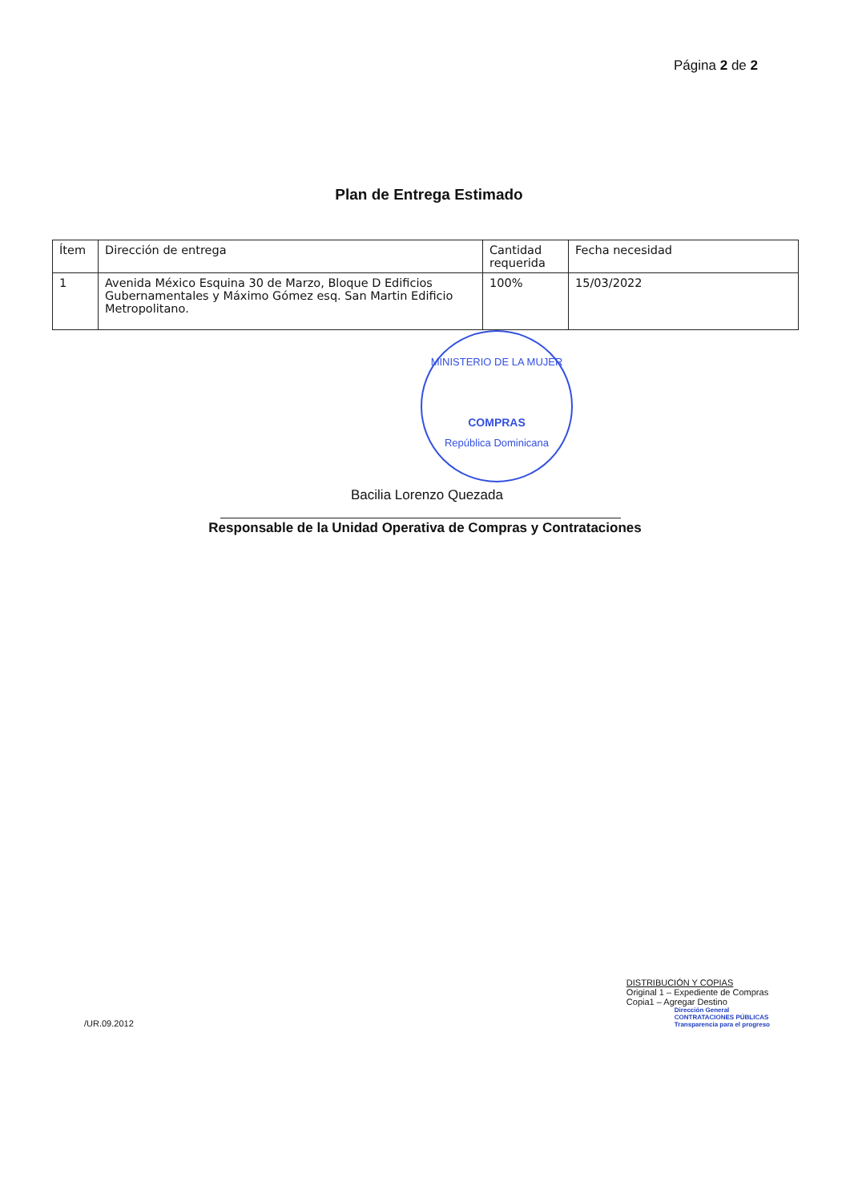Página 2 de 2
Plan de Entrega Estimado
| Ítem | Dirección de entrega | Cantidad requerida | Fecha necesidad |
| 1 | Avenida México Esquina 30 de Marzo, Bloque D Edificios Gubernamentales y Máximo Gómez esq. San Martin Edificio Metropolitano. | 100% | 15/03/2022 |
MINISTERIO DE LA MUJER
COMPRAS
República Dominicana
Bacilia Lorenzo Quezada
Responsable de la Unidad Operativa de Compras y Contrataciones
/UR.09.2012
DISTRIBUCIÓN Y COPIAS
Original 1 – Expediente de Compras
Copia1 – Agregar Destino
Dirección General
CONTRATACIONES PÚBLICAS
Transparencia para el progreso